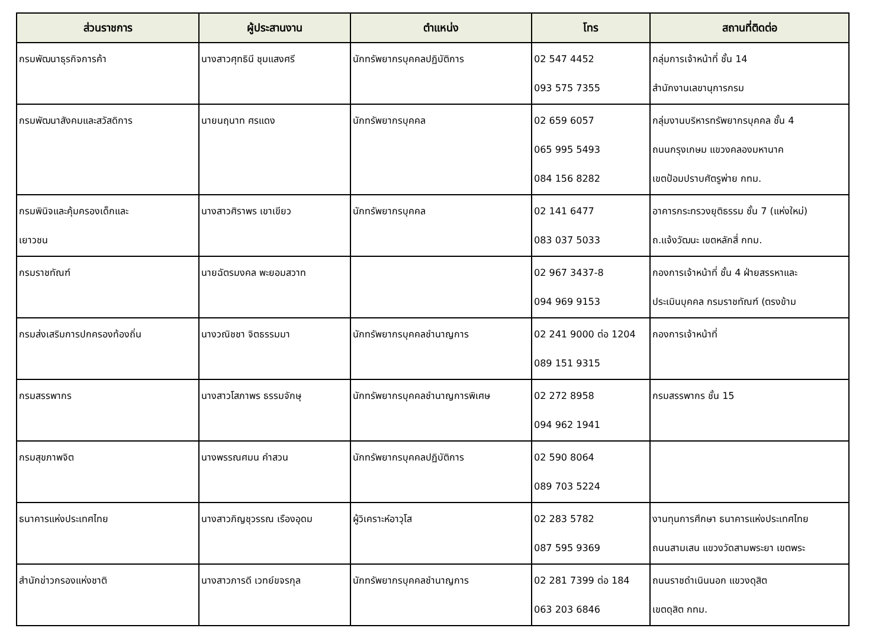| ส่วนราชการ | ผู้ประสานงาน | ตำแหน่ง | โทร | สถานที่ติดต่อ |
| --- | --- | --- | --- | --- |
| กรมพัฒนาธุรกิจการค้า | นางสาวศุทธินี ชุมแสงศรี | นักทรัพยากรบุคคลปฏิบัติการ | 02 547 4452 093 575 7355 | กลุ่มการเจ้าหน้าที่ ชั้น 14 สำนักงานเลขานุการกรม |
| กรมพัฒนาสังคมและสวัสดิการ | นายนฤนาท ศรแดง | นักทรัพยากรบุคคล | 02 659 6057 065 995 5493 084 156 8282 | กลุ่มงานบริหารทรัพยากรบุคคล ชั้น 4 ถนนกรุงเกษม แขวงคลองมหานาค เขตป้อมปราบศัตรูพ่าย กทม. |
| กรมพินิจและคุ้มครองเด็กและ เยาวชน | นางสาวศิราพร เขาเขียว | นักทรัพยากรบุคคล | 02 141 6477 083 037 5033 | อาคารกระทรวงยุติธรรม ชั้น 7 (แห่งใหม่) ถ.แจ้งวัฒนะ เขตหลักสี่ กทม. |
| กรมราชทัณฑ์ | นายฉัตรมงคล พะยอมสวาท | | 02 967 3437-8 094 969 9153 | กองการเจ้าหน้าที่ ชั้น 4 ฝ่ายสรรหาและ ประเมินบุคคล กรมราชทัณฑ์ (ตรงข้าม |
| กรมส่งเสริมการปกครองท้องถิ่น | นางวณิชชา จิตธรรมมา | นักทรัพยากรบุคคลชำนาญการ | 02 241 9000 ต่อ 1204 089 151 9315 | กองการเจ้าหน้าที่ |
| กรมสรรพากร | นางสาวโสภาพร ธรรมจักษุ | นักทรัพยากรบุคคลชำนาญการพิเศษ | 02 272 8958 094 962 1941 | กรมสรรพากร ชั้น 15 |
| กรมสุขภาพจิต | นางพรรณศมน คำสวน | นักทรัพยากรบุคคลปฏิบัติการ | 02 590 8064 089 703 5224 | |
| ธนาคารแห่งประเทศไทย | นางสาวภิญชุวรรณ เรืองอุดม | ผู้วิเคราะห์อาวุโส | 02 283 5782 087 595 9369 | งานทุนการศึกษา ธนาคารแห่งประเทศไทย ถนนสามเสน แขวงวัดสามพระยา เขตพระ |
| สำนักข่าวกรองแห่งชาติ | นางสาวภารดี เวทย์ขจรกุล | นักทรัพยากรบุคคลชำนาญการ | 02 281 7399 ต่อ 184 063 203 6846 | ถนนราชดำเนินนอก แขวงดุสิต เขตดุสิต กทม. |